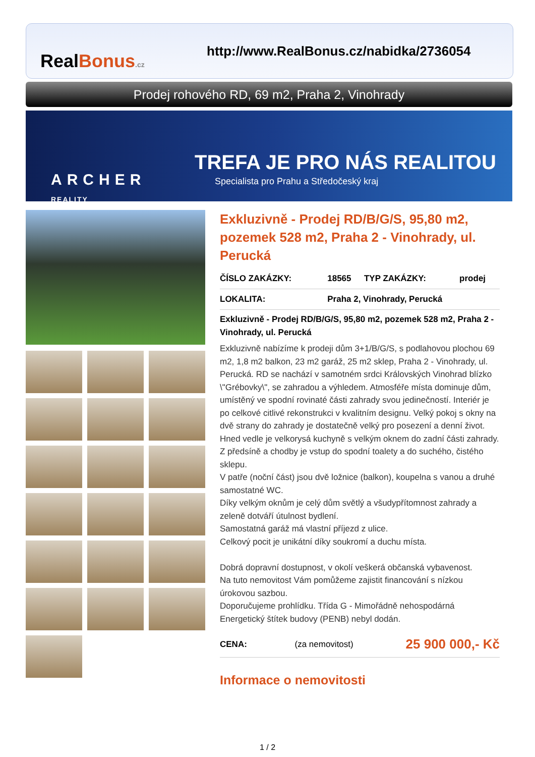RealBonus.cz
http://www.RealBonus.cz/nabidka/2736054
Prodej rohového RD, 69 m2, Praha 2, Vinohrady
ARCHER
REALITY
TREFA JE PRO NÁS REALITOU
Specialista pro Prahu a Středočeský kraj
Exkluzivně - Prodej RD/B/G/S, 95,80 m2, pozemek 528 m2, Praha 2 - Vinohrady, ul. Perucká
| ČÍSLO ZAKÁZKY: | 18565 | TYP ZAKÁZKY: | prodej |
| LOKALITA: | Praha 2, Vinohrady, Perucká | | |
Exkluzivně - Prodej RD/B/G/S, 95,80 m2, pozemek 528 m2, Praha 2 - Vinohrady, ul. Perucká
Exkluzivně nabízíme k prodeji dům 3+1/B/G/S, s podlahovou plochou 69 m2, 1,8 m2 balkon, 23 m2 garáž, 25 m2 sklep, Praha 2 - Vinohrady, ul. Perucká. RD se nachází v samotném srdci Královských Vinohrad blízko \"Grébovky\", se zahradou a výhledem. Atmosféře místa dominuje dům, umístěný ve spodní rovinaté části zahrady svou jedinečností. Interiér je po celkové citlivé rekonstrukci v kvalitním designu. Velký pokoj s okny na dvě strany do zahrady je dostatečně velký pro posezení a denní život. Hned vedle je velkorysá kuchyně s velkým oknem do zadní části zahrady. Z předsíně a chodby je vstup do spodní toalety a do suchého, čistého sklepu.
V patře (noční část) jsou dvě ložnice (balkon), koupelna s vanou a druhé samostatné WC.
Díky velkým oknům je celý dům světlý a všudypřítomnost zahrady a zeleně dotváří útulnost bydlení.
Samostatná garáž má vlastní příjezd z ulice.
Celkový pocit je unikátní díky soukromí a duchu místa.
Dobrá dopravní dostupnost, v okolí veškerá občanská vybavenost.
Na tuto nemovitost Vám pomůžeme zajistit financování s nízkou úrokovou sazbou.
Doporučujeme prohlídku. Třída G - Mimořádně nehospodárná Energetický štítek budovy (PENB) nebyl dodán.
| CENA: | (za nemovitost) | 25 900 000,- Kč |
Informace o nemovitosti
1 / 2